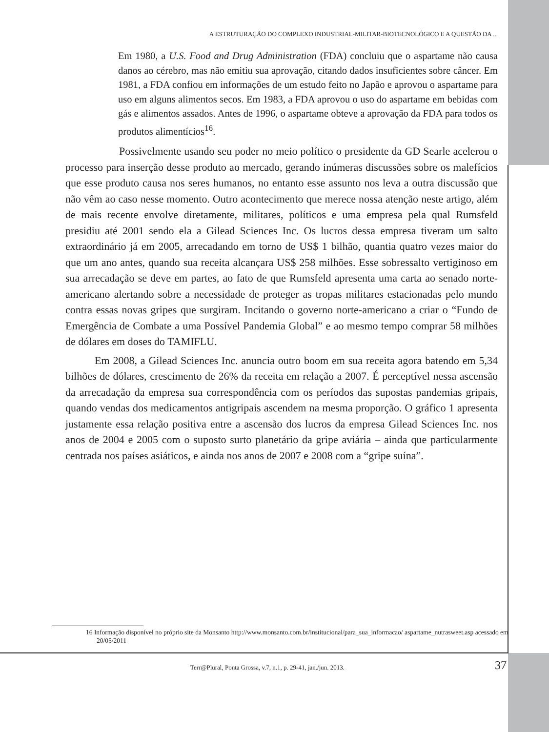A ESTRUTURAÇÃO DO COMPLEXO INDUSTRIAL-MILITAR-BIOTECNOLÓGICO E A QUESTÃO DA ...
Em 1980, a U.S. Food and Drug Administration (FDA) concluiu que o aspartame não causa danos ao cérebro, mas não emitiu sua aprovação, citando dados insuficientes sobre câncer. Em 1981, a FDA confiou em informações de um estudo feito no Japão e aprovou o aspartame para uso em alguns alimentos secos. Em 1983, a FDA aprovou o uso do aspartame em bebidas com gás e alimentos assados. Antes de 1996, o aspartame obteve a aprovação da FDA para todos os produtos alimentícios<sup>16</sup>.
Possivelmente usando seu poder no meio político o presidente da GD Searle acelerou o processo para inserção desse produto ao mercado, gerando inúmeras discussões sobre os malefícios que esse produto causa nos seres humanos, no entanto esse assunto nos leva a outra discussão que não vêm ao caso nesse momento. Outro acontecimento que merece nossa atenção neste artigo, além de mais recente envolve diretamente, militares, políticos e uma empresa pela qual Rumsfeld presidiu até 2001 sendo ela a Gilead Sciences Inc. Os lucros dessa empresa tiveram um salto extraordinário já em 2005, arrecadando em torno de US$ 1 bilhão, quantia quatro vezes maior do que um ano antes, quando sua receita alcançara US$ 258 milhões. Esse sobressalto vertiginoso em sua arrecadação se deve em partes, ao fato de que Rumsfeld apresenta uma carta ao senado norte-americano alertando sobre a necessidade de proteger as tropas militares estacionadas pelo mundo contra essas novas gripes que surgiram. Incitando o governo norte-americano a criar o “Fundo de Emergência de Combate a uma Possível Pandemia Global” e ao mesmo tempo comprar 58 milhões de dólares em doses do TAMIFLU.
Em 2008, a Gilead Sciences Inc. anuncia outro boom em sua receita agora batendo em 5,34 bilhões de dólares, crescimento de 26% da receita em relação a 2007. É perceptível nessa ascensão da arrecadação da empresa sua correspondência com os períodos das supostas pandemias gripais, quando vendas dos medicamentos antigripais ascendem na mesma proporção. O gráfico 1 apresenta justamente essa relação positiva entre a ascensão dos lucros da empresa Gilead Sciences Inc. nos anos de 2004 e 2005 com o suposto surto planetário da gripe aviária – ainda que particularmente centrada nos países asiáticos, e ainda nos anos de 2007 e 2008 com a “gripe suína”.
16 Informação disponível no próprio site da Monsanto http://www.monsanto.com.br/institucional/para_sua_informacao/ aspartame_nutrasweet.asp acessado em 20/05/2011
Terr@Plural, Ponta Grossa, v.7, n.1, p. 29-41, jan./jun. 2013.
37